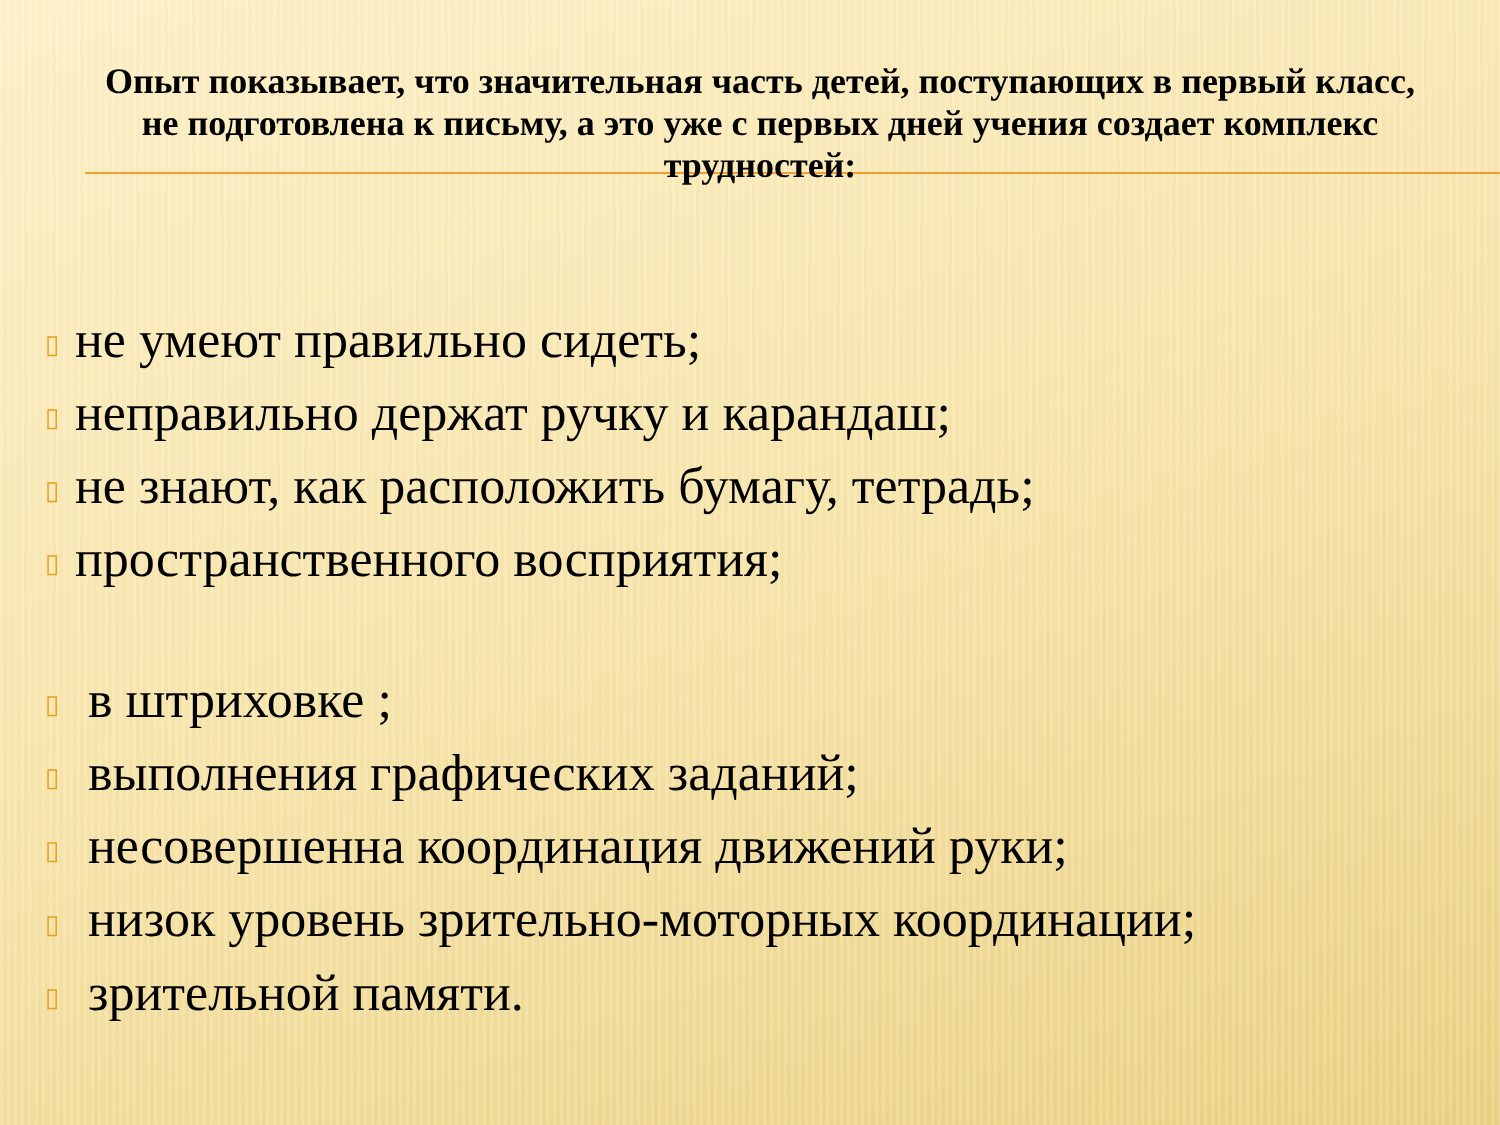Опыт показывает, что значительная часть детей, поступающих в первый класс, не подготовлена к письму, а это уже с первых дней учения создает комплекс трудностей:
▯ не умеют правильно сидеть;
▯ неправильно держат ручку и карандаш;
▯ не знают, как расположить бумагу, тетрадь;
▯ пространственного восприятия;
▯ в штриховке ;
▯ выполнения графических заданий;
▯ несовершенна координация движений руки;
▯ низок уровень зрительно-моторных координации;
▯ зрительной памяти.